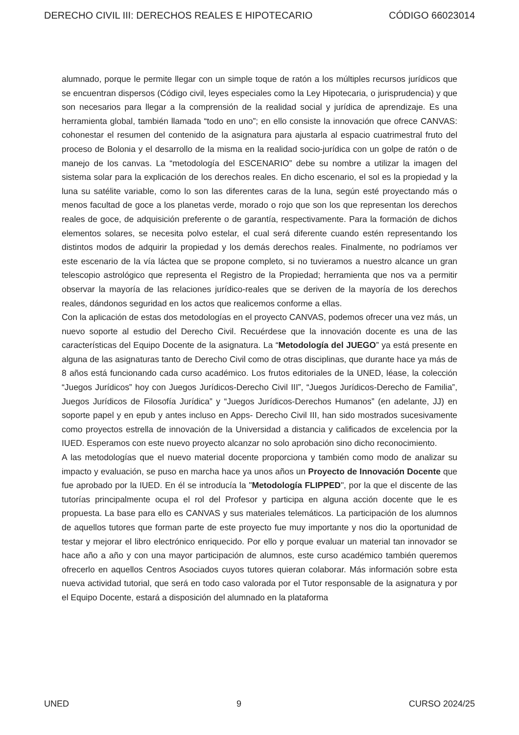DERECHO CIVIL III: DERECHOS REALES E HIPOTECARIO CÓDIGO 66023014
alumnado, porque le permite llegar con un simple toque de ratón a los múltiples recursos jurídicos que se encuentran dispersos (Código civil, leyes especiales como la Ley Hipotecaria, o jurisprudencia) y que son necesarios para llegar a la comprensión de la realidad social y jurídica de aprendizaje. Es una herramienta global, también llamada “todo en uno”; en ello consiste la innovación que ofrece CANVAS: cohonestar el resumen del contenido de la asignatura para ajustarla al espacio cuatrimestral fruto del proceso de Bolonia y el desarrollo de la misma en la realidad socio-jurídica con un golpe de ratón o de manejo de los canvas. La “metodología del ESCENARIO” debe su nombre a utilizar la imagen del sistema solar para la explicación de los derechos reales. En dicho escenario, el sol es la propiedad y la luna su satélite variable, como lo son las diferentes caras de la luna, según esté proyectando más o menos facultad de goce a los planetas verde, morado o rojo que son los que representan los derechos reales de goce, de adquisición preferente o de garantía, respectivamente. Para la formación de dichos elementos solares, se necesita polvo estelar, el cual será diferente cuando estén representando los distintos modos de adquirir la propiedad y los demás derechos reales. Finalmente, no podríamos ver este escenario de la vía láctea que se propone completo, si no tuvieramos a nuestro alcance un gran telescopio astrológico que representa el Registro de la Propiedad; herramienta que nos va a permitir observar la mayoría de las relaciones jurídico-reales que se deriven de la mayoría de los derechos reales, dándonos seguridad en los actos que realicemos conforme a ellas.
Con la aplicación de estas dos metodologías en el proyecto CANVAS, podemos ofrecer una vez más, un nuevo soporte al estudio del Derecho Civil. Recuérdese que la innovación docente es una de las características del Equipo Docente de la asignatura. La “Metodología del JUEGO” ya está presente en alguna de las asignaturas tanto de Derecho Civil como de otras disciplinas, que durante hace ya más de 8 años está funcionando cada curso académico. Los frutos editoriales de la UNED, léase, la colección “Juegos Jurídicos” hoy con Juegos Jurídicos-Derecho Civil III”, “Juegos Jurídicos-Derecho de Familia”, Juegos Jurídicos de Filosofía Jurídica” y “Juegos Jurídicos-Derechos Humanos” (en adelante, JJ) en soporte papel y en epub y antes incluso en Apps- Derecho Civil III, han sido mostrados sucesivamente como proyectos estrella de innovación de la Universidad a distancia y calificados de excelencia por la IUED. Esperamos con este nuevo proyecto alcanzar no solo aprobación sino dicho reconocimiento.
A las metodologías que el nuevo material docente proporciona y también como modo de analizar su impacto y evaluación, se puso en marcha hace ya unos años un Proyecto de Innovación Docente que fue aprobado por la IUED. En él se introducía la "Metodología FLIPPED", por la que el discente de las tutorías principalmente ocupa el rol del Profesor y participa en alguna acción docente que le es propuesta. La base para ello es CANVAS y sus materiales telemáticos. La participación de los alumnos de aquellos tutores que forman parte de este proyecto fue muy importante y nos dio la oportunidad de testar y mejorar el libro electrónico enriquecido. Por ello y porque evaluar un material tan innovador se hace año a año y con una mayor participación de alumnos, este curso académico también queremos ofrecerlo en aquellos Centros Asociados cuyos tutores quieran colaborar. Más información sobre esta nueva actividad tutorial, que será en todo caso valorada por el Tutor responsable de la asignatura y por el Equipo Docente, estará a disposición del alumnado en la plataforma
UNED 9 CURSO 2024/25